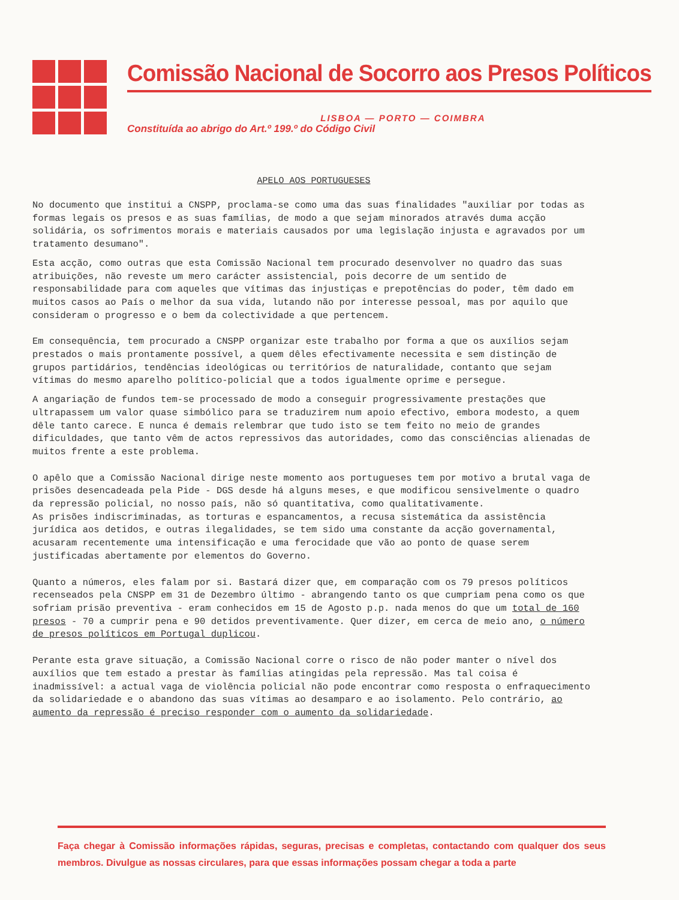Comissão Nacional de Socorro aos Presos Políticos
LISBOA — PORTO — COIMBRA
Constituída ao abrigo do Art.º 199.º do Código Civil
APELO AOS PORTUGUESES
No documento que institui a CNSPP, proclama-se como uma das suas finalidades "auxiliar por todas as formas legais os presos e as suas famílias, de modo a que sejam minorados através duma acção solidária, os sofrimentos morais e materiais causados por uma legislação injusta e agravados por um tratamento desumano".
Esta acção, como outras que esta Comissão Nacional tem procurado desenvolver no quadro das suas atribuições, não reveste um mero carácter assistencial, pois decorre de um sentido de responsabilidade para com aqueles que vítimas das injustiças e prepotências do poder, têm dado em muitos casos ao País o melhor da sua vida, lutando não por interesse pessoal, mas por aquilo que consideram o progresso e o bem da colectividade a que pertencem.
Em consequência, tem procurado a CNSPP organizar este trabalho por forma a que os auxílios sejam prestados o mais prontamente possível, a quem dêles efectivamente necessita e sem distinção de grupos partidários, tendências ideológicas ou territórios de naturalidade, contanto que sejam vítimas do mesmo aparelho político-policial que a todos igualmente oprime e persegue.
A angariação de fundos tem-se processado de modo a conseguir progressivamente prestações que ultrapassem um valor quase simbólico para se traduzirem num apoio efectivo, embora modesto, a quem dêle tanto carece. E nunca é demais relembrar que tudo isto se tem feito no meio de grandes dificuldades, que tanto vêm de actos repressivos das autoridades, como das consciências alienadas de muitos frente a este problema.
O apêlo que a Comissão Nacional dirige neste momento aos portugueses tem por motivo a brutal vaga de prisões desencadeada pela Pide - DGS desde há alguns meses, e que modificou sensivelmente o quadro da repressão policial, no nosso país, não só quantitativa, como qualitativamente.
As prisões indiscriminadas, as torturas e espancamentos, a recusa sistemática da assistência jurídica aos detidos, e outras ilegalidades, se tem sido uma constante da acção governamental, acusaram recentemente uma intensificação e uma ferocidade que vão ao ponto de quase serem justificadas abertamente por elementos do Governo.
Quanto a números, eles falam por si. Bastará dizer que, em comparação com os 79 presos políticos recenseados pela CNSPP em 31 de Dezembro último - abrangendo tanto os que cumpriam pena como os que sofriam prisão preventiva - eram conhecidos em 15 de Agosto p.p. nada menos do que um total de 160 presos - 70 a cumprir pena e 90 detidos preventivamente. Quer dizer, em cerca de meio ano, o número de presos políticos em Portugal duplicou.
Perante esta grave situação, a Comissão Nacional corre o risco de não poder manter o nível dos auxílios que tem estado a prestar às famílias atingidas pela repressão. Mas tal coisa é inadmissível: a actual vaga de violência policial não pode encontrar como resposta o enfraquecimento da solidariedade e o abandono das suas vítimas ao desamparo e ao isolamento. Pelo contrário, ao aumento da repressão é preciso responder com o aumento da solidariedade.
Faça chegar à Comissão informações rápidas, seguras, precisas e completas, contactando com qualquer dos seus membros. Divulgue as nossas circulares, para que essas informações possam chegar a toda a parte